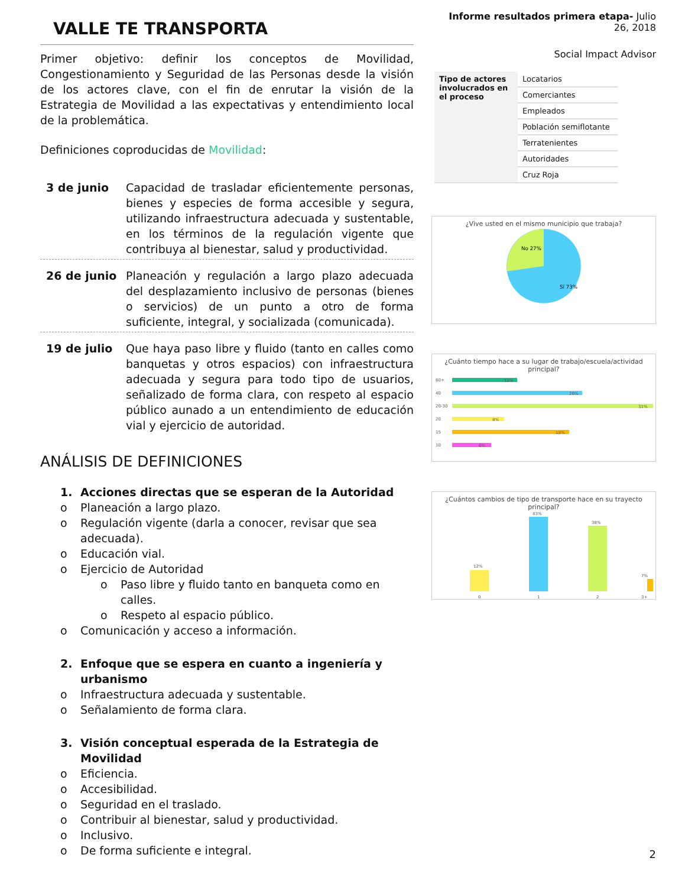VALLE TE TRANSPORTA
Primer objetivo: definir los conceptos de Movilidad, Congestionamiento y Seguridad de las Personas desde la visión de los actores clave, con el fin de enrutar la visión de la Estrategia de Movilidad a las expectativas y entendimiento local de la problemática.
Definiciones coproducidas de Movilidad:
3 de junio Capacidad de trasladar eficientemente personas, bienes y especies de forma accesible y segura, utilizando infraestructura adecuada y sustentable, en los términos de la regulación vigente que contribuya al bienestar, salud y productividad.
26 de junio Planeación y regulación a largo plazo adecuada del desplazamiento inclusivo de personas (bienes o servicios) de un punto a otro de forma suficiente, integral, y socializada (comunicada).
19 de julio Que haya paso libre y fluido (tanto en calles como banquetas y otros espacios) con infraestructura adecuada y segura para todo tipo de usuarios, señalizado de forma clara, con respeto al espacio público aunado a un entendimiento de educación vial y ejercicio de autoridad.
ANÁLISIS DE DEFINICIONES
1. Acciones directas que se esperan de la Autoridad
o Planeación a largo plazo.
o Regulación vigente (darla a conocer, revisar que sea adecuada).
o Educación vial.
o Ejercicio de Autoridad
o Paso libre y fluido tanto en banqueta como en calles.
o Respeto al espacio público.
o Comunicación y acceso a información.
2. Enfoque que se espera en cuanto a ingeniería y urbanismo
o Infraestructura adecuada y sustentable.
o Señalamiento de forma clara.
3. Visión conceptual esperada de la Estrategia de Movilidad
o Eficiencia.
o Accesibilidad.
o Seguridad en el traslado.
o Contribuir al bienestar, salud y productividad.
o Inclusivo.
o De forma suficiente e integral.
Informe resultados primera etapa- Julio 26, 2018
Social Impact Advisor
| Tipo de actores involucrados en el proceso | Locatarios |
| | Comerciantes |
| | Empleados |
| | Población semiflotante |
| | Terratenientes |
| | Autoridades |
| | Cruz Roja |
¿Vive usted en el mismo municipio que trabaja?
No 27%
Sí 73%
¿Cuánto tiempo hace a su lugar de trabajo/escuela/actividad principal?
60+
10%
40
20%
20-30
31%
20
8%
15
18%
10
6%
¿Cuántos cambios de tipo de transporte hace en su trayecto principal?
12%
43%
38%
7%
0
1
2
3+
2